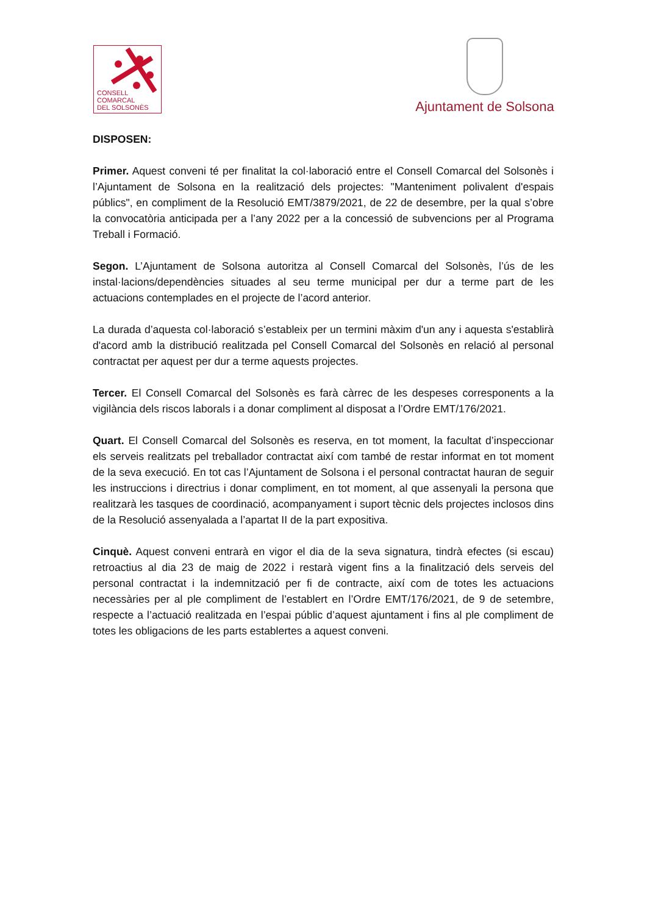CONSELL
COMARCAL
DEL SOLSONÈS
Ajuntament de Solsona
DISPOSEN:
Primer. Aquest conveni té per finalitat la col·laboració entre el Consell Comarcal del Solsonès i l’Ajuntament de Solsona en la realització dels projectes: "Manteniment polivalent d'espais públics", en compliment de la Resolució EMT/3879/2021, de 22 de desembre, per la qual s’obre la convocatòria anticipada per a l’any 2022 per a la concessió de subvencions per al Programa Treball i Formació.
Segon. L’Ajuntament de Solsona autoritza al Consell Comarcal del Solsonès, l’ús de les instal·lacions/dependències situades al seu terme municipal per dur a terme part de les actuacions contemplades en el projecte de l’acord anterior.
La durada d’aquesta col·laboració s’estableix per un termini màxim d'un any i aquesta s'establirà d'acord amb la distribució realitzada pel Consell Comarcal del Solsonès en relació al personal contractat per aquest per dur a terme aquests projectes.
Tercer. El Consell Comarcal del Solsonès es farà càrrec de les despeses corresponents a la vigilància dels riscos laborals i a donar compliment al disposat a l’Ordre EMT/176/2021.
Quart. El Consell Comarcal del Solsonès es reserva, en tot moment, la facultat d’inspeccionar els serveis realitzats pel treballador contractat així com també de restar informat en tot moment de la seva execució. En tot cas l’Ajuntament de Solsona i el personal contractat hauran de seguir les instruccions i directrius i donar compliment, en tot moment, al que assenyali la persona que realitzarà les tasques de coordinació, acompanyament i suport tècnic dels projectes inclosos dins de la Resolució assenyalada a l’apartat II de la part expositiva.
Cinquè. Aquest conveni entrarà en vigor el dia de la seva signatura, tindrà efectes (si escau) retroactius al dia 23 de maig de 2022 i restarà vigent fins a la finalització dels serveis del personal contractat i la indemnització per fi de contracte, així com de totes les actuacions necessàries per al ple compliment de l’establert en l’Ordre EMT/176/2021, de 9 de setembre, respecte a l’actuació realitzada en l’espai públic d’aquest ajuntament i fins al ple compliment de totes les obligacions de les parts establertes a aquest conveni.